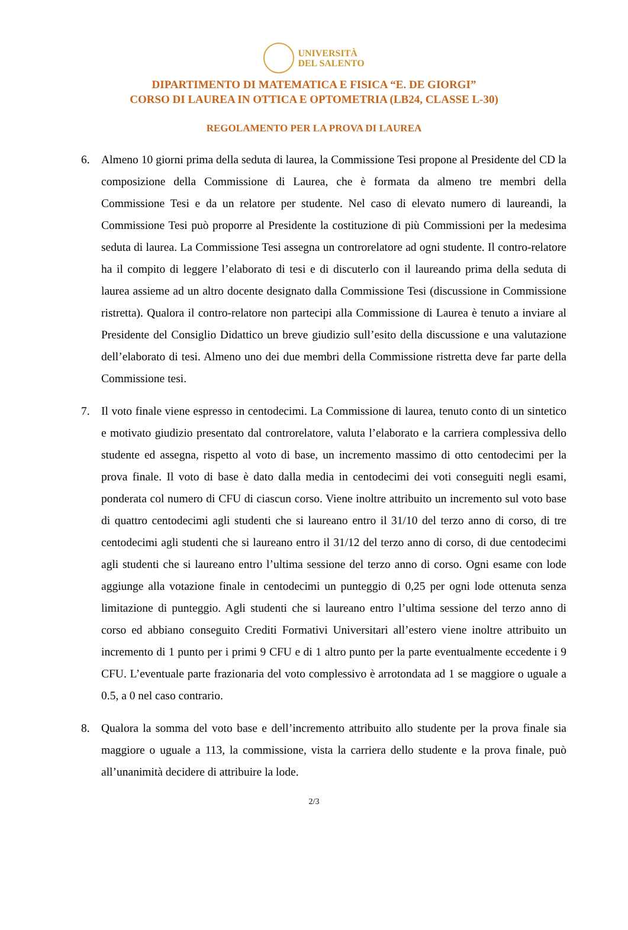UNIVERSITÀ
DEL SALENTO
DIPARTIMENTO DI MATEMATICA E FISICA “E. DE GIORGI”
CORSO DI LAUREA IN OTTICA E OPTOMETRIA (LB24, CLASSE L-30)
REGOLAMENTO PER LA PROVA DI LAUREA
6. Almeno 10 giorni prima della seduta di laurea, la Commissione Tesi propone al Presidente del CD la composizione della Commissione di Laurea, che è formata da almeno tre membri della Commissione Tesi e da un relatore per studente. Nel caso di elevato numero di laureandi, la Commissione Tesi può proporre al Presidente la costituzione di più Commissioni per la medesima seduta di laurea. La Commissione Tesi assegna un controrelatore ad ogni studente. Il contro-relatore ha il compito di leggere l’elaborato di tesi e di discuterlo con il laureando prima della seduta di laurea assieme ad un altro docente designato dalla Commissione Tesi (discussione in Commissione ristretta). Qualora il contro-relatore non partecipi alla Commissione di Laurea è tenuto a inviare al Presidente del Consiglio Didattico un breve giudizio sull’esito della discussione e una valutazione dell’elaborato di tesi. Almeno uno dei due membri della Commissione ristretta deve far parte della Commissione tesi.
7. Il voto finale viene espresso in centodecimi. La Commissione di laurea, tenuto conto di un sintetico e motivato giudizio presentato dal controrelatore, valuta l’elaborato e la carriera complessiva dello studente ed assegna, rispetto al voto di base, un incremento massimo di otto centodecimi per la prova finale. Il voto di base è dato dalla media in centodecimi dei voti conseguiti negli esami, ponderata col numero di CFU di ciascun corso. Viene inoltre attribuito un incremento sul voto base di quattro centodecimi agli studenti che si laureano entro il 31/10 del terzo anno di corso, di tre centodecimi agli studenti che si laureano entro il 31/12 del terzo anno di corso, di due centodecimi agli studenti che si laureano entro l’ultima sessione del terzo anno di corso. Ogni esame con lode aggiunge alla votazione finale in centodecimi un punteggio di 0,25 per ogni lode ottenuta senza limitazione di punteggio. Agli studenti che si laureano entro l’ultima sessione del terzo anno di corso ed abbiano conseguito Crediti Formativi Universitari all’estero viene inoltre attribuito un incremento di 1 punto per i primi 9 CFU e di 1 altro punto per la parte eventualmente eccedente i 9 CFU. L’eventuale parte frazionaria del voto complessivo è arrotondata ad 1 se maggiore o uguale a 0.5, a 0 nel caso contrario.
8. Qualora la somma del voto base e dell’incremento attribuito allo studente per la prova finale sia maggiore o uguale a 113, la commissione, vista la carriera dello studente e la prova finale, può all’unanimità decidere di attribuire la lode.
2/3